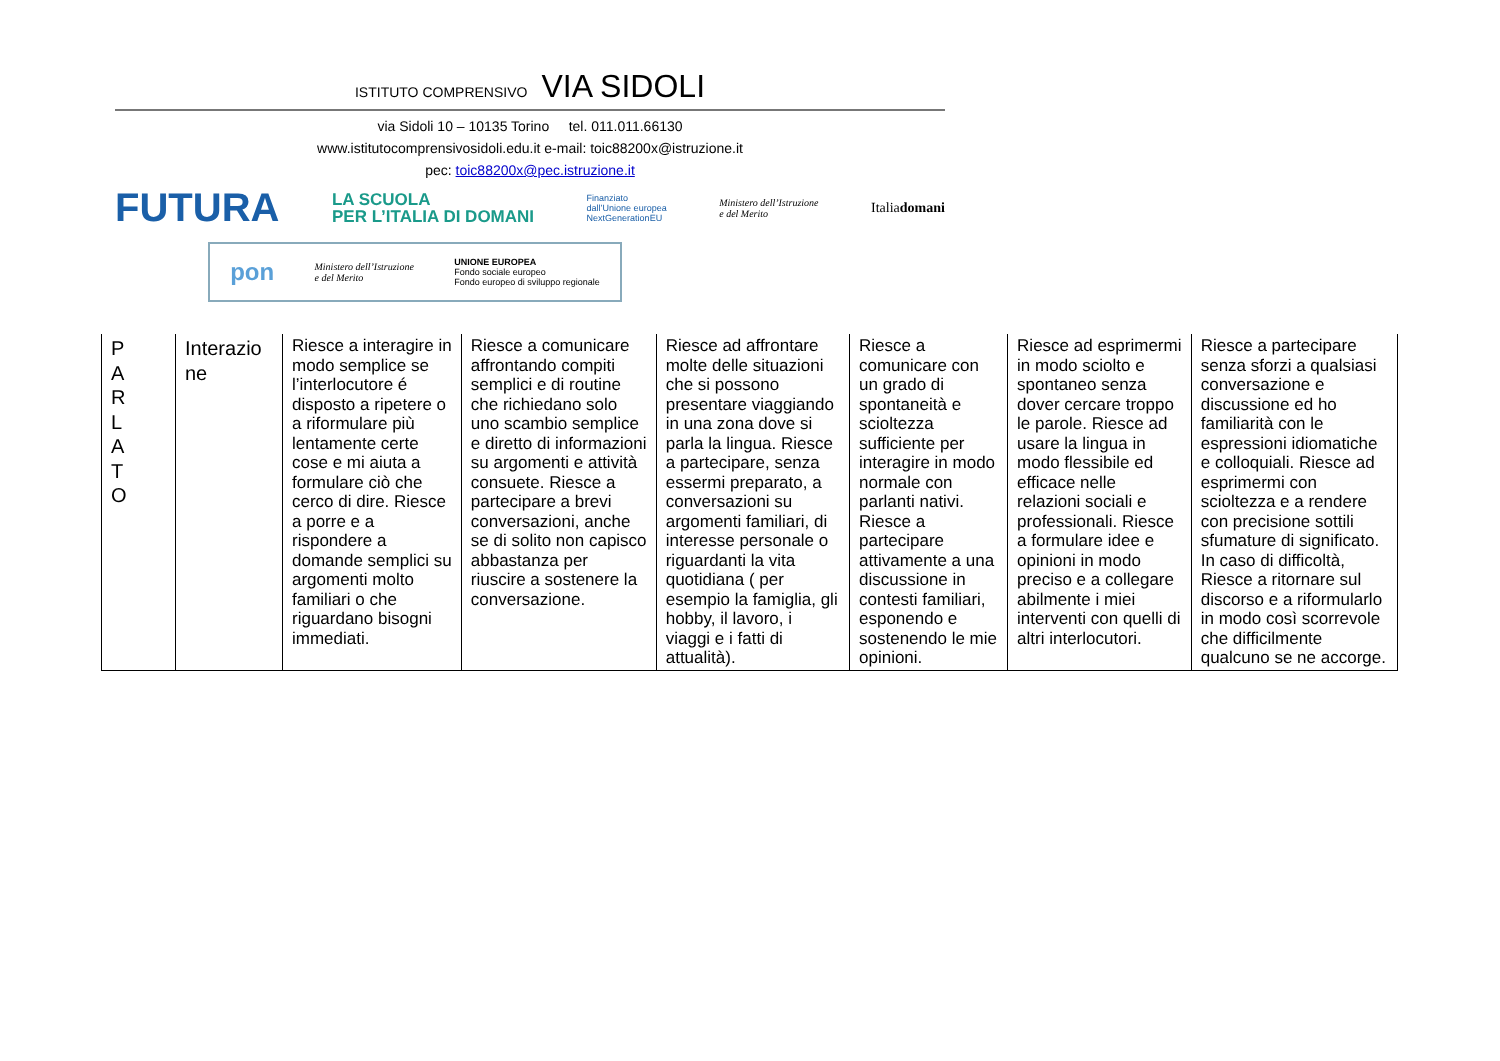ISTITUTO COMPRENSIVO VIA SIDOLI
via Sidoli 10 – 10135 Torino tel. 011.011.66130
www.istitutocomprensivosidoli.edu.it e-mail: toic88200x@istruzione.it
pec: toic88200x@pec.istruzione.it
FUTURA LA SCUOLA
PER L’ITALIA DI DOMANI Finanziato
dall’Unione europea
NextGenerationEU Ministero dell’Istruzione
e del Merito Italiadomani
pon Ministero dell’Istruzione
e del Merito UNIONE EUROPEA
Fondo sociale europeo
Fondo europeo di sviluppo regionale
| P A R L A T O | Interazio ne | Riesce a interagire in modo semplice se l’interlocutore é disposto a ripetere o a riformulare più lentamente certe cose e mi aiuta a formulare ciò che cerco di dire. Riesce a porre e a rispondere a domande semplici su argomenti molto familiari o che riguardano bisogni immediati. | Riesce a comunicare affrontando compiti semplici e di routine che richiedano solo uno scambio semplice e diretto di informazioni su argomenti e attività consuete. Riesce a partecipare a brevi conversazioni, anche se di solito non capisco abbastanza per riuscire a sostenere la conversazione. | Riesce ad affrontare molte delle situazioni che si possono presentare viaggiando in una zona dove si parla la lingua. Riesce a partecipare, senza essermi preparato, a conversazioni su argomenti familiari, di interesse personale o riguardanti la vita quotidiana ( per esempio la famiglia, gli hobby, il lavoro, i viaggi e i fatti di attualità). | Riesce a comunicare con un grado di spontaneità e scioltezza sufficiente per interagire in modo normale con parlanti nativi. Riesce a partecipare attivamente a una discussione in contesti familiari, esponendo e sostenendo le mie opinioni. | Riesce ad esprimermi in modo sciolto e spontaneo senza dover cercare troppo le parole. Riesce ad usare la lingua in modo flessibile ed efficace nelle relazioni sociali e professionali. Riesce a formulare idee e opinioni in modo preciso e a collegare abilmente i miei interventi con quelli di altri interlocutori. | Riesce a partecipare senza sforzi a qualsiasi conversazione e discussione ed ho familiarità con le espressioni idiomatiche e colloquiali. Riesce ad esprimermi con scioltezza e a rendere con precisione sottili sfumature di significato. In caso di difficoltà, Riesce a ritornare sul discorso e a riformularlo in modo così scorrevole che difficilmente qualcuno se ne accorge. |